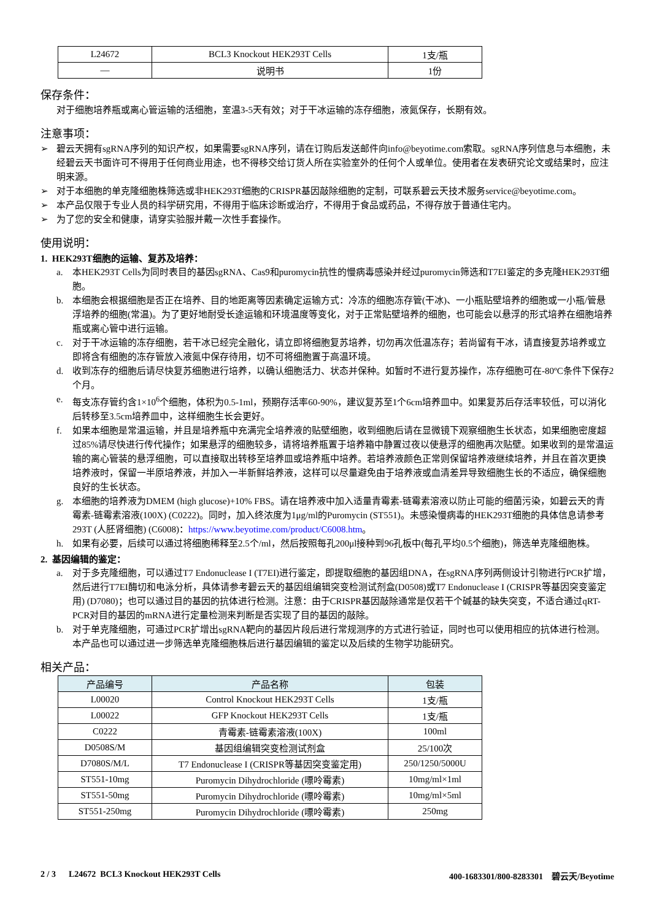| L24672 | BCL3 Knockout HEK293T Cells | 1支/瓶 |
| — | 说明书 | 1份 |
保存条件：
对于细胞培养瓶或离心管运输的活细胞，室温3-5天有效；对于干冰运输的冻存细胞，液氮保存，长期有效。
注意事项：
➢ 碧云天拥有sgRNA序列的知识产权，如果需要sgRNA序列，请在订购后发送邮件向info@beyotime.com索取。sgRNA序列信息与本细胞，未经碧云天书面许可不得用于任何商业用途，也不得移交给订货人所在实验室外的任何个人或单位。使用者在发表研究论文或结果时，应注明来源。
➢ 对于本细胞的单克隆细胞株筛选或非HEK293T细胞的CRISPR基因敲除细胞的定制，可联系碧云天技术服务service@beyotime.com。
➢ 本产品仅限于专业人员的科学研究用，不得用于临床诊断或治疗，不得用于食品或药品，不得存放于普通住宅内。
➢ 为了您的安全和健康，请穿实验服并戴一次性手套操作。
使用说明：
1. HEK293T细胞的运输、复苏及培养：
a. 本HEK293T Cells为同时表目的基因sgRNA、Cas9和puromycin抗性的慢病毒感染并经过puromycin筛选和T7EI鉴定的多克隆HEK293T细胞。
b. 本细胞会根据细胞是否正在培养、目的地距离等因素确定运输方式：冷冻的细胞冻存管(干冰)、一小瓶贴壁培养的细胞或一小瓶/管悬浮培养的细胞(常温)。为了更好地耐受长途运输和环境温度等变化，对于正常贴壁培养的细胞，也可能会以悬浮的形式培养在细胞培养瓶或离心管中进行运输。
c. 对于干冰运输的冻存细胞，若干冰已经完全融化，请立即将细胞复苏培养，切勿再次低温冻存；若尚留有干冰，请直接复苏培养或立即将含有细胞的冻存管放入液氮中保存待用，切不可将细胞置于高温环境。
d. 收到冻存的细胞后请尽快复苏细胞进行培养，以确认细胞活力、状态并保种。如暂时不进行复苏操作，冻存细胞可在-80ºC条件下保存2个月。
e. 每支冻存管约含1×10<sup>6</sup>个细胞，体积为0.5-1ml，预期存活率60-90%，建议复苏至1个6cm培养皿中。如果复苏后存活率较低，可以消化后转移至3.5cm培养皿中，这样细胞生长会更好。
f. 如果本细胞是常温运输，并且是培养瓶中充满完全培养液的贴壁细胞，收到细胞后请在显微镜下观察细胞生长状态，如果细胞密度超过85%请尽快进行传代操作；如果悬浮的细胞较多，请将培养瓶置于培养箱中静置过夜以使悬浮的细胞再次贴壁。如果收到的是常温运输的离心管装的悬浮细胞，可以直接取出转移至培养皿或培养瓶中培养。若培养液颜色正常则保留培养液继续培养，并且在首次更换培养液时，保留一半原培养液，并加入一半新鲜培养液，这样可以尽量避免由于培养液或血清差异导致细胞生长的不适应，确保细胞良好的生长状态。
g. 本细胞的培养液为DMEM (high glucose)+10% FBS。请在培养液中加入适量青霉素-链霉素溶液以防止可能的细菌污染，如碧云天的青霉素-链霉素溶液(100X) (C0222)。同时，加入终浓度为1μg/ml的Puromycin (ST551)。未感染慢病毒的HEK293T细胞的具体信息请参考293T (人胚肾细胞) (C6008)：https://www.beyotime.com/product/C6008.htm。
h. 如果有必要，后续可以通过将细胞稀释至2.5个/ml，然后按照每孔200μl接种到96孔板中(每孔平均0.5个细胞)，筛选单克隆细胞株。
2. 基因编辑的鉴定：
a. 对于多克隆细胞，可以通过T7 Endonuclease I (T7EI)进行鉴定，即提取细胞的基因组DNA，在sgRNA序列两侧设计引物进行PCR扩增，然后进行T7EI酶切和电泳分析，具体请参考碧云天的基因组编辑突变检测试剂盒(D0508)或T7 Endonuclease I (CRISPR等基因突变鉴定用) (D7080)；也可以通过目的基因的抗体进行检测。注意：由于CRISPR基因敲除通常是仅若干个碱基的缺失突变，不适合通过qRT-PCR对目的基因的mRNA进行定量检测来判断是否实现了目的基因的敲除。
b. 对于单克隆细胞，可通过PCR扩增出sgRNA靶向的基因片段后进行常规测序的方式进行验证，同时也可以使用相应的抗体进行检测。本产品也可以通过进一步筛选单克隆细胞株后进行基因编辑的鉴定以及后续的生物学功能研究。
相关产品：
| 产品编号 | 产品名称 | 包装 |
| --- | --- | --- |
| L00020 | Control Knockout HEK293T Cells | 1支/瓶 |
| L00022 | GFP Knockout HEK293T Cells | 1支/瓶 |
| C0222 | 青霉素-链霉素溶液(100X) | 100ml |
| D0508S/M | 基因组编辑突变检测试剂盒 | 25/100次 |
| D7080S/M/L | T7 Endonuclease I (CRISPR等基因突变鉴定用) | 250/1250/5000U |
| ST551-10mg | Puromycin Dihydrochloride (嘌呤霉素) | 10mg/ml×1ml |
| ST551-50mg | Puromycin Dihydrochloride (嘌呤霉素) | 10mg/ml×5ml |
| ST551-250mg | Puromycin Dihydrochloride (嘌呤霉素) | 250mg |
2 / 3 L24672 BCL3 Knockout HEK293T Cells 400-1683301/800-8283301 碧云天/Beyotime